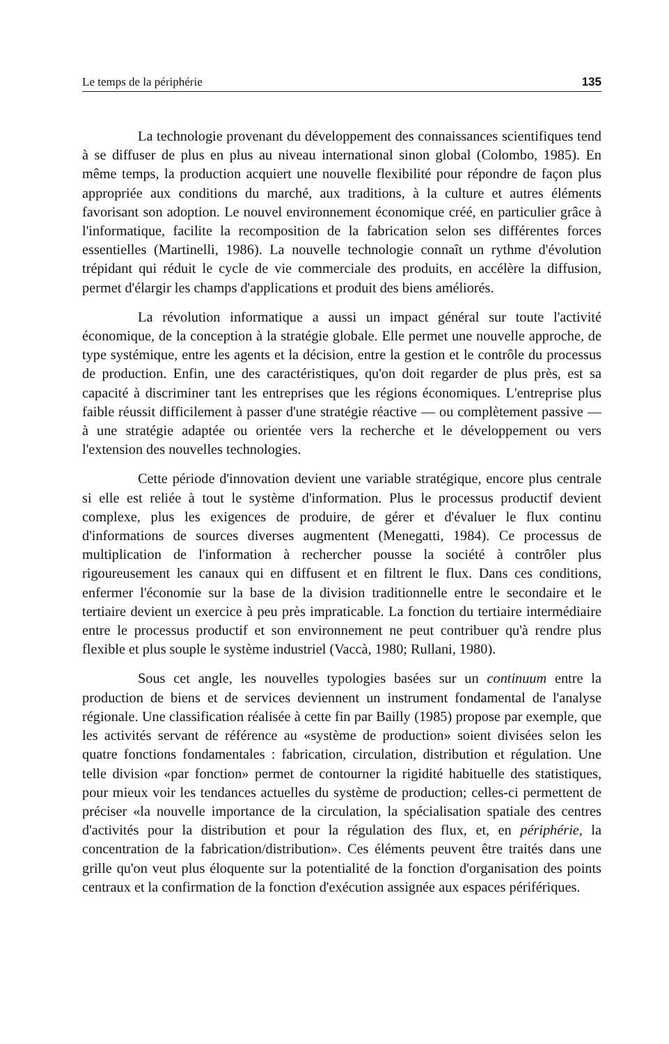Le temps de la périphérie 135
La technologie provenant du développement des connaissances scientifiques tend à se diffuser de plus en plus au niveau international sinon global (Colombo, 1985). En même temps, la production acquiert une nouvelle flexibilité pour répondre de façon plus appropriée aux conditions du marché, aux traditions, à la culture et autres éléments favorisant son adoption. Le nouvel environnement économique créé, en particulier grâce à l'informatique, facilite la recomposition de la fabrication selon ses différentes forces essentielles (Martinelli, 1986). La nouvelle technologie connaît un rythme d'évolution trépidant qui réduit le cycle de vie commerciale des produits, en accélère la diffusion, permet d'élargir les champs d'applications et produit des biens améliorés.
La révolution informatique a aussi un impact général sur toute l'activité économique, de la conception à la stratégie globale. Elle permet une nouvelle approche, de type systémique, entre les agents et la décision, entre la gestion et le contrôle du processus de production. Enfin, une des caractéristiques, qu'on doit regarder de plus près, est sa capacité à discriminer tant les entreprises que les régions économiques. L'entreprise plus faible réussit difficilement à passer d'une stratégie réactive — ou complètement passive — à une stratégie adaptée ou orientée vers la recherche et le développement ou vers l'extension des nouvelles technologies.
Cette période d'innovation devient une variable stratégique, encore plus centrale si elle est reliée à tout le système d'information. Plus le processus productif devient complexe, plus les exigences de produire, de gérer et d'évaluer le flux continu d'informations de sources diverses augmentent (Menegatti, 1984). Ce processus de multiplication de l'information à rechercher pousse la société à contrôler plus rigoureusement les canaux qui en diffusent et en filtrent le flux. Dans ces conditions, enfermer l'économie sur la base de la division traditionnelle entre le secondaire et le tertiaire devient un exercice à peu près impraticable. La fonction du tertiaire intermédiaire entre le processus productif et son environnement ne peut contribuer qu'à rendre plus flexible et plus souple le système industriel (Vaccà, 1980; Rullani, 1980).
Sous cet angle, les nouvelles typologies basées sur un continuum entre la production de biens et de services deviennent un instrument fondamental de l'analyse régionale. Une classification réalisée à cette fin par Bailly (1985) propose par exemple, que les activités servant de référence au «système de production» soient divisées selon les quatre fonctions fondamentales : fabrication, circulation, distribution et régulation. Une telle division «par fonction» permet de contourner la rigidité habituelle des statistiques, pour mieux voir les tendances actuelles du système de production; celles-ci permettent de préciser «la nouvelle importance de la circulation, la spécialisation spatiale des centres d'activités pour la distribution et pour la régulation des flux, et, en périphérie, la concentration de la fabrication/distribution». Ces éléments peuvent être traités dans une grille qu'on veut plus éloquente sur la potentialité de la fonction d'organisation des points centraux et la confirmation de la fonction d'exécution assignée aux espaces périfériques.